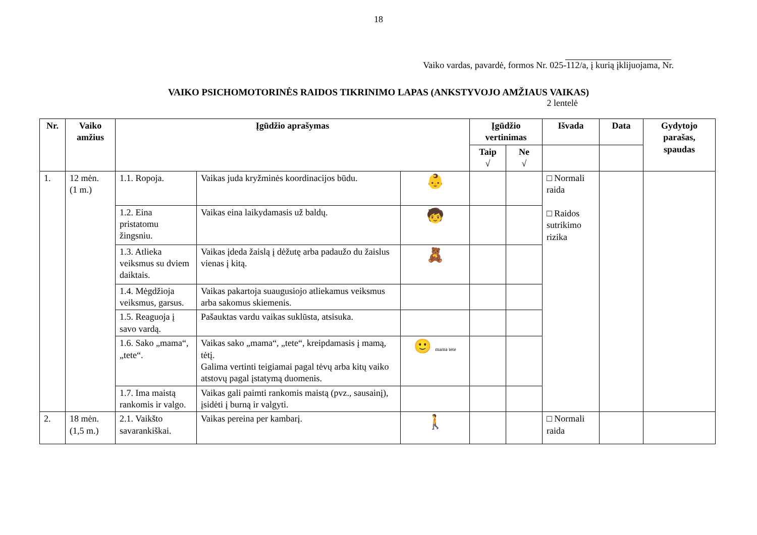18
Vaiko vardas, pavardė, formos Nr. 025-112/a, į kurią įklijuojama, Nr.
VAIKO PSICHOMOTORINĖS RAIDOS TIKRINIMO LAPAS (ANKSTYVOJO AMŽIAUS VAIKAS)
2 lentelė
| Nr. | Vaiko amžius | Įgūdžio aprašymas | | | Įgūdžio vertinimas | | Išvada | Data | Gydytojo parašas, spaudas |
| --- | --- | --- | --- | --- | --- | --- | --- | --- | --- |
| | | | | | Taip √ | Ne √ | | | |
| 1. | 12 mėn. (1 m.) | 1.1. Ropoja. | Vaikas juda kryžminės koordinacijos būdu. | 👶 | | | □ Normali raida □ Raidos sutrikimo rizika | | |
| | | 1.2. Eina pristatomu žingsniu. | Vaikas eina laikydamasis už baldų. | 🧒 | | | | | |
| | | 1.3. Atlieka veiksmus su dviem daiktais. | Vaikas įdeda žaislą į dėžutę arba padaužo du žaislus vienas į kitą. | 🧸 | | | | | |
| | | 1.4. Mėgdžioja veiksmus, garsus. | Vaikas pakartoja suaugusiojo atliekamus veiksmus arba sakomus skiemenis. | | | | | | |
| | | 1.5. Reaguoja į savo vardą. | Pašauktas vardu vaikas suklūsta, atsisuka. | | | | | | |
| | | 1.6. Sako „mama“, „tete“. | Vaikas sako „mama“, „tete“, kreipdamasis į mamą, tėtį. Galima vertinti teigiamai pagal tėvų arba kitų vaiko atstovų pagal įstatymą duomenis. | 🙂 mama tete | | | | | |
| | | 1.7. Ima maistą rankomis ir valgo. | Vaikas gali paimti rankomis maistą (pvz., sausainį), įsidėti į burną ir valgyti. | | | | | | |
| 2. | 18 mėn. (1,5 m.) | 2.1. Vaikšto savarankiškai. | Vaikas pereina per kambarį. | 🚶 | | | □ Normali raida | | |